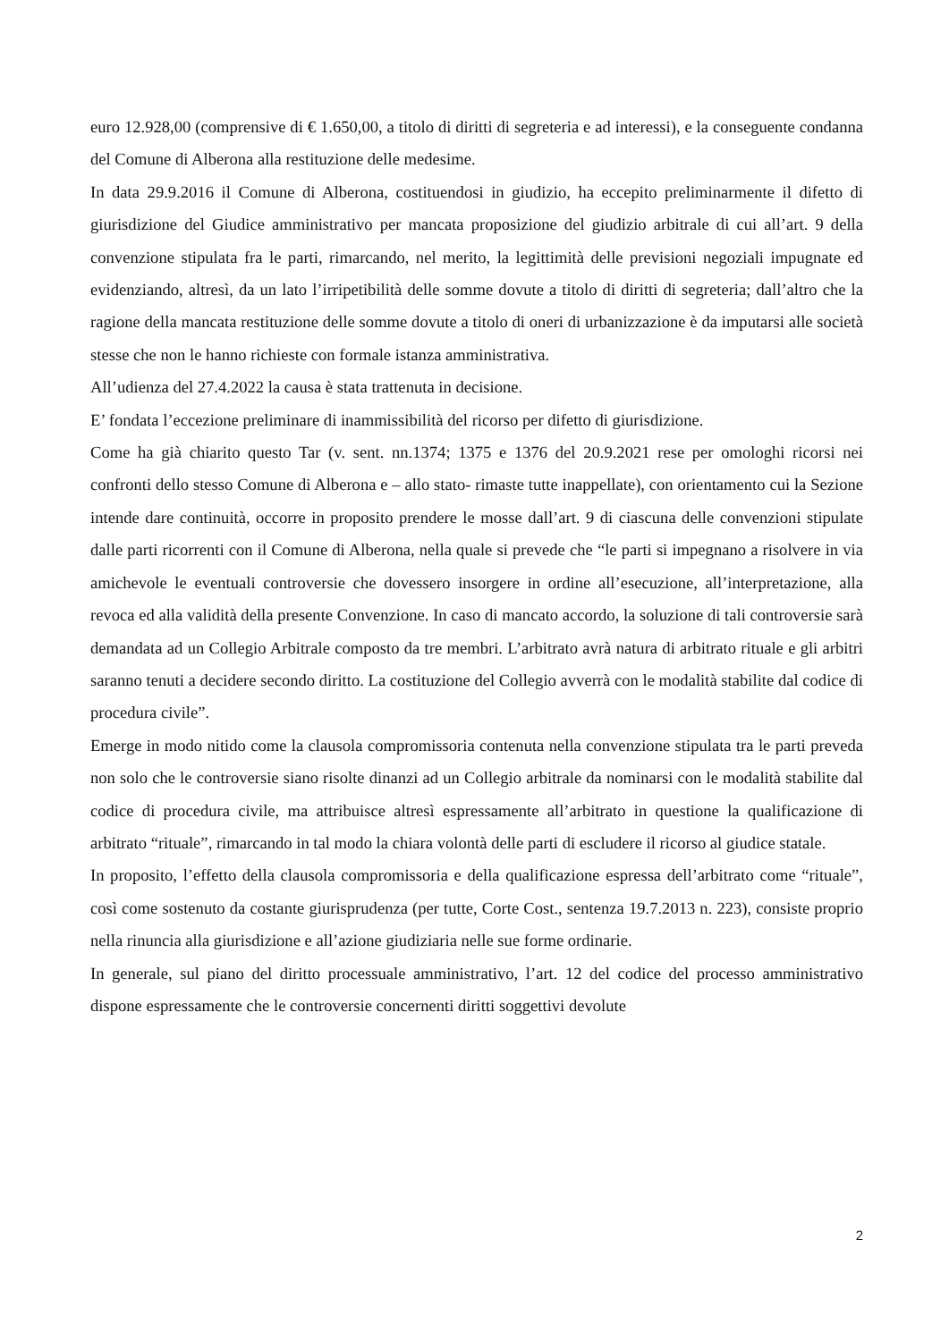euro 12.928,00 (comprensive di € 1.650,00, a titolo di diritti di segreteria e ad interessi), e la conseguente condanna del Comune di Alberona alla restituzione delle medesime.
In data 29.9.2016 il Comune di Alberona, costituendosi in giudizio, ha eccepito preliminarmente il difetto di giurisdizione del Giudice amministrativo per mancata proposizione del giudizio arbitrale di cui all’art. 9 della convenzione stipulata fra le parti, rimarcando, nel merito, la legittimità delle previsioni negoziali impugnate ed evidenziando, altresì, da un lato l’irripetibilità delle somme dovute a titolo di diritti di segreteria; dall’altro che la ragione della mancata restituzione delle somme dovute a titolo di oneri di urbanizzazione è da imputarsi alle società stesse che non le hanno richieste con formale istanza amministrativa.
All’udienza del 27.4.2022 la causa è stata trattenuta in decisione.
E’ fondata l’eccezione preliminare di inammissibilità del ricorso per difetto di giurisdizione.
Come ha già chiarito questo Tar (v. sent. nn.1374; 1375 e 1376 del 20.9.2021 rese per omologhi ricorsi nei confronti dello stesso Comune di Alberona e – allo stato- rimaste tutte inappellate), con orientamento cui la Sezione intende dare continuità, occorre in proposito prendere le mosse dall’art. 9 di ciascuna delle convenzioni stipulate dalle parti ricorrenti con il Comune di Alberona, nella quale si prevede che “le parti si impegnano a risolvere in via amichevole le eventuali controversie che dovessero insorgere in ordine all’esecuzione, all’interpretazione, alla revoca ed alla validità della presente Convenzione. In caso di mancato accordo, la soluzione di tali controversie sarà demandata ad un Collegio Arbitrale composto da tre membri. L’arbitrato avrà natura di arbitrato rituale e gli arbitri saranno tenuti a decidere secondo diritto. La costituzione del Collegio avverrà con le modalità stabilite dal codice di procedura civile”.
Emerge in modo nitido come la clausola compromissoria contenuta nella convenzione stipulata tra le parti preveda non solo che le controversie siano risolte dinanzi ad un Collegio arbitrale da nominarsi con le modalità stabilite dal codice di procedura civile, ma attribuisce altresì espressamente all’arbitrato in questione la qualificazione di arbitrato “rituale”, rimarcando in tal modo la chiara volontà delle parti di escludere il ricorso al giudice statale.
In proposito, l’effetto della clausola compromissoria e della qualificazione espressa dell’arbitrato come “rituale”, così come sostenuto da costante giurisprudenza (per tutte, Corte Cost., sentenza 19.7.2013 n. 223), consiste proprio nella rinuncia alla giurisdizione e all’azione giudiziaria nelle sue forme ordinarie.
In generale, sul piano del diritto processuale amministrativo, l’art. 12 del codice del processo amministrativo dispone espressamente che le controversie concernenti diritti soggettivi devolute
2